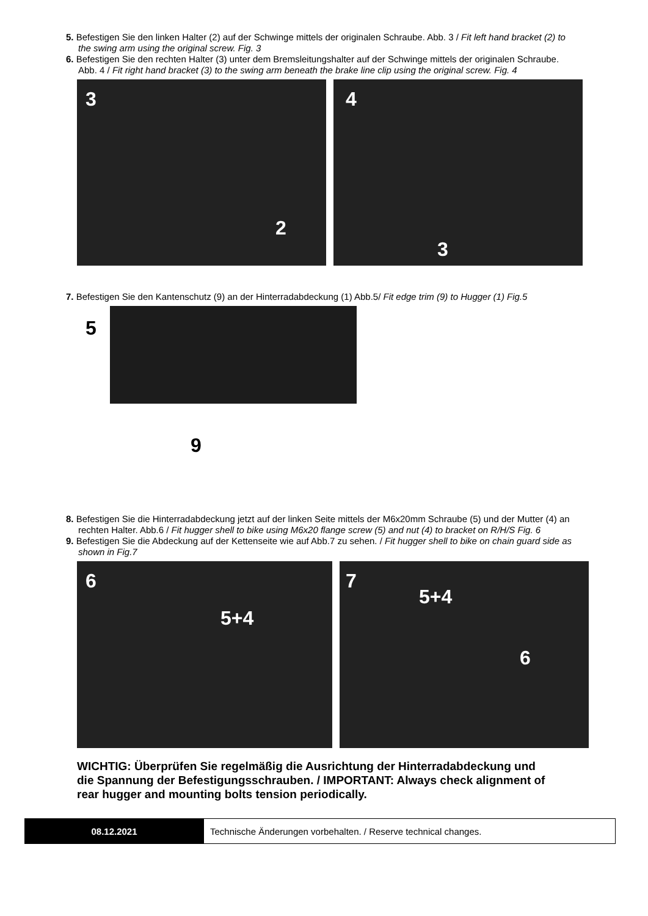5. Befestigen Sie den linken Halter (2) auf der Schwinge mittels der originalen Schraube. Abb. 3 / Fit left hand bracket (2) to the swing arm using the original screw. Fig. 3
6. Befestigen Sie den rechten Halter (3) unter dem Bremsleitungshalter auf der Schwinge mittels der originalen Schraube. Abb. 4 / Fit right hand bracket (3) to the swing arm beneath the brake line clip using the original screw. Fig. 4
3
2
4
3
7. Befestigen Sie den Kantenschutz (9) an der Hinterradabdeckung (1) Abb.5/ Fit edge trim (9) to Hugger (1) Fig.5
5
9
8. Befestigen Sie die Hinterradabdeckung jetzt auf der linken Seite mittels der M6x20mm Schraube (5) und der Mutter (4) an rechten Halter. Abb.6 / Fit hugger shell to bike using M6x20 flange screw (5) and nut (4) to bracket on R/H/S Fig. 6
9. Befestigen Sie die Abdeckung auf der Kettenseite wie auf Abb.7 zu sehen. / Fit hugger shell to bike on chain guard side as shown in Fig.7
6
5+4
7
5+4
6
WICHTIG: Überprüfen Sie regelmäßig die Ausrichtung der Hinterradabdeckung und die Spannung der Befestigungsschrauben. / IMPORTANT: Always check alignment of rear hugger and mounting bolts tension periodically.
| 08.12.2021 | Technische Änderungen vorbehalten. / Reserve technical changes. |